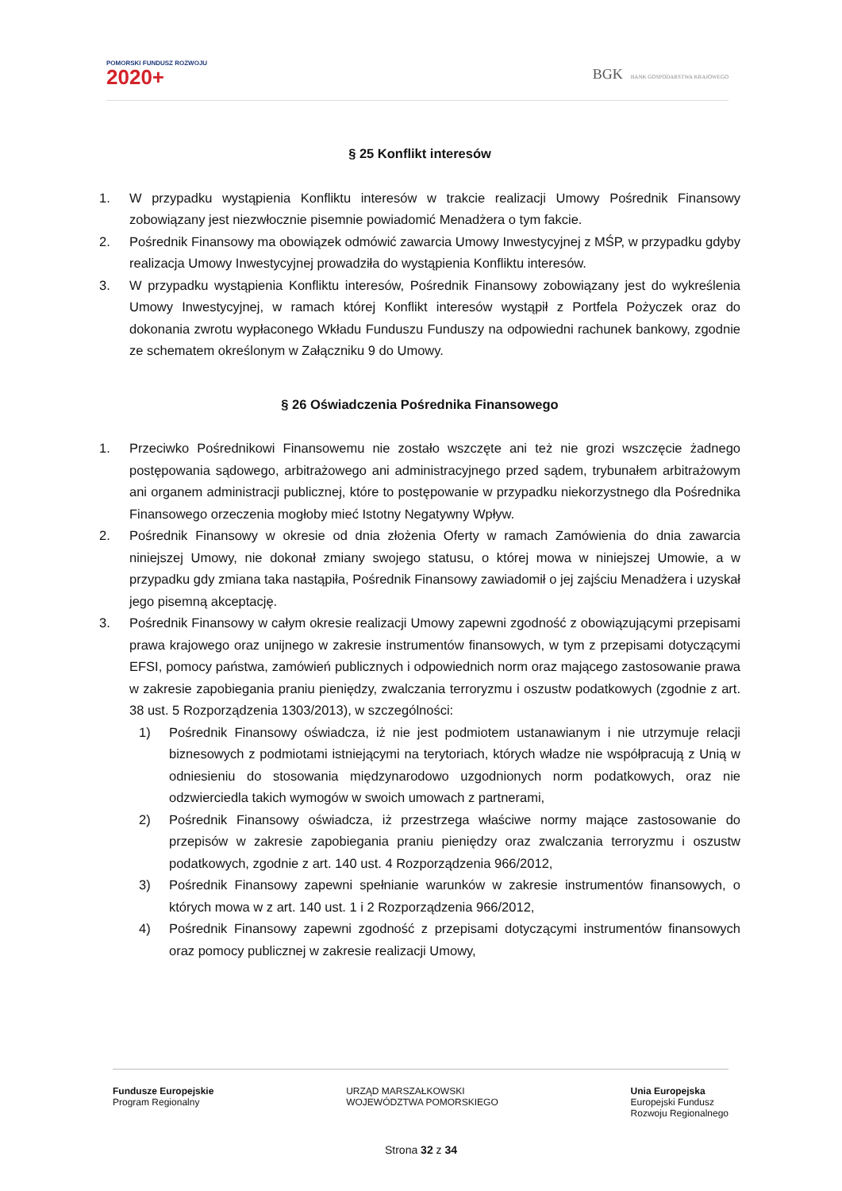POMORSKI FUNDUSZ ROZWOJU
2020+
BGK BANK GOSPODARSTWA KRAJOWEGO
§ 25 Konflikt interesów
1. W przypadku wystąpienia Konfliktu interesów w trakcie realizacji Umowy Pośrednik Finansowy zobowiązany jest niezwłocznie pisemnie powiadomić Menadżera o tym fakcie.
2. Pośrednik Finansowy ma obowiązek odmówić zawarcia Umowy Inwestycyjnej z MŚP, w przypadku gdyby realizacja Umowy Inwestycyjnej prowadziła do wystąpienia Konfliktu interesów.
3. W przypadku wystąpienia Konfliktu interesów, Pośrednik Finansowy zobowiązany jest do wykreślenia Umowy Inwestycyjnej, w ramach której Konflikt interesów wystąpił z Portfela Pożyczek oraz do dokonania zwrotu wypłaconego Wkładu Funduszu Funduszy na odpowiedni rachunek bankowy, zgodnie ze schematem określonym w Załączniku 9 do Umowy.
§ 26 Oświadczenia Pośrednika Finansowego
1. Przeciwko Pośrednikowi Finansowemu nie zostało wszczęte ani też nie grozi wszczęcie żadnego postępowania sądowego, arbitrażowego ani administracyjnego przed sądem, trybunałem arbitrażowym ani organem administracji publicznej, które to postępowanie w przypadku niekorzystnego dla Pośrednika Finansowego orzeczenia mogłoby mieć Istotny Negatywny Wpływ.
2. Pośrednik Finansowy w okresie od dnia złożenia Oferty w ramach Zamówienia do dnia zawarcia niniejszej Umowy, nie dokonał zmiany swojego statusu, o której mowa w niniejszej Umowie, a w przypadku gdy zmiana taka nastąpiła, Pośrednik Finansowy zawiadomił o jej zajściu Menadżera i uzyskał jego pisemną akceptację.
3. Pośrednik Finansowy w całym okresie realizacji Umowy zapewni zgodność z obowiązującymi przepisami prawa krajowego oraz unijnego w zakresie instrumentów finansowych, w tym z przepisami dotyczącymi EFSI, pomocy państwa, zamówień publicznych i odpowiednich norm oraz mającego zastosowanie prawa w zakresie zapobiegania praniu pieniędzy, zwalczania terroryzmu i oszustw podatkowych (zgodnie z art. 38 ust. 5 Rozporządzenia 1303/2013), w szczególności:
1) Pośrednik Finansowy oświadcza, iż nie jest podmiotem ustanawianym i nie utrzymuje relacji biznesowych z podmiotami istniejącymi na terytoriach, których władze nie współpracują z Unią w odniesieniu do stosowania międzynarodowo uzgodnionych norm podatkowych, oraz nie odzwierciedla takich wymogów w swoich umowach z partnerami,
2) Pośrednik Finansowy oświadcza, iż przestrzega właściwe normy mające zastosowanie do przepisów w zakresie zapobiegania praniu pieniędzy oraz zwalczania terroryzmu i oszustw podatkowych, zgodnie z art. 140 ust. 4 Rozporządzenia 966/2012,
3) Pośrednik Finansowy zapewni spełnianie warunków w zakresie instrumentów finansowych, o których mowa w z art. 140 ust. 1 i 2 Rozporządzenia 966/2012,
4) Pośrednik Finansowy zapewni zgodność z przepisami dotyczącymi instrumentów finansowych oraz pomocy publicznej w zakresie realizacji Umowy,
Fundusze Europejskie
Program Regionalny
URZĄD MARSZAŁKOWSKI
WOJEWÓDZTWA POMORSKIEGO
Unia Europejska
Europejski Fundusz
Rozwoju Regionalnego
Strona 32 z 34